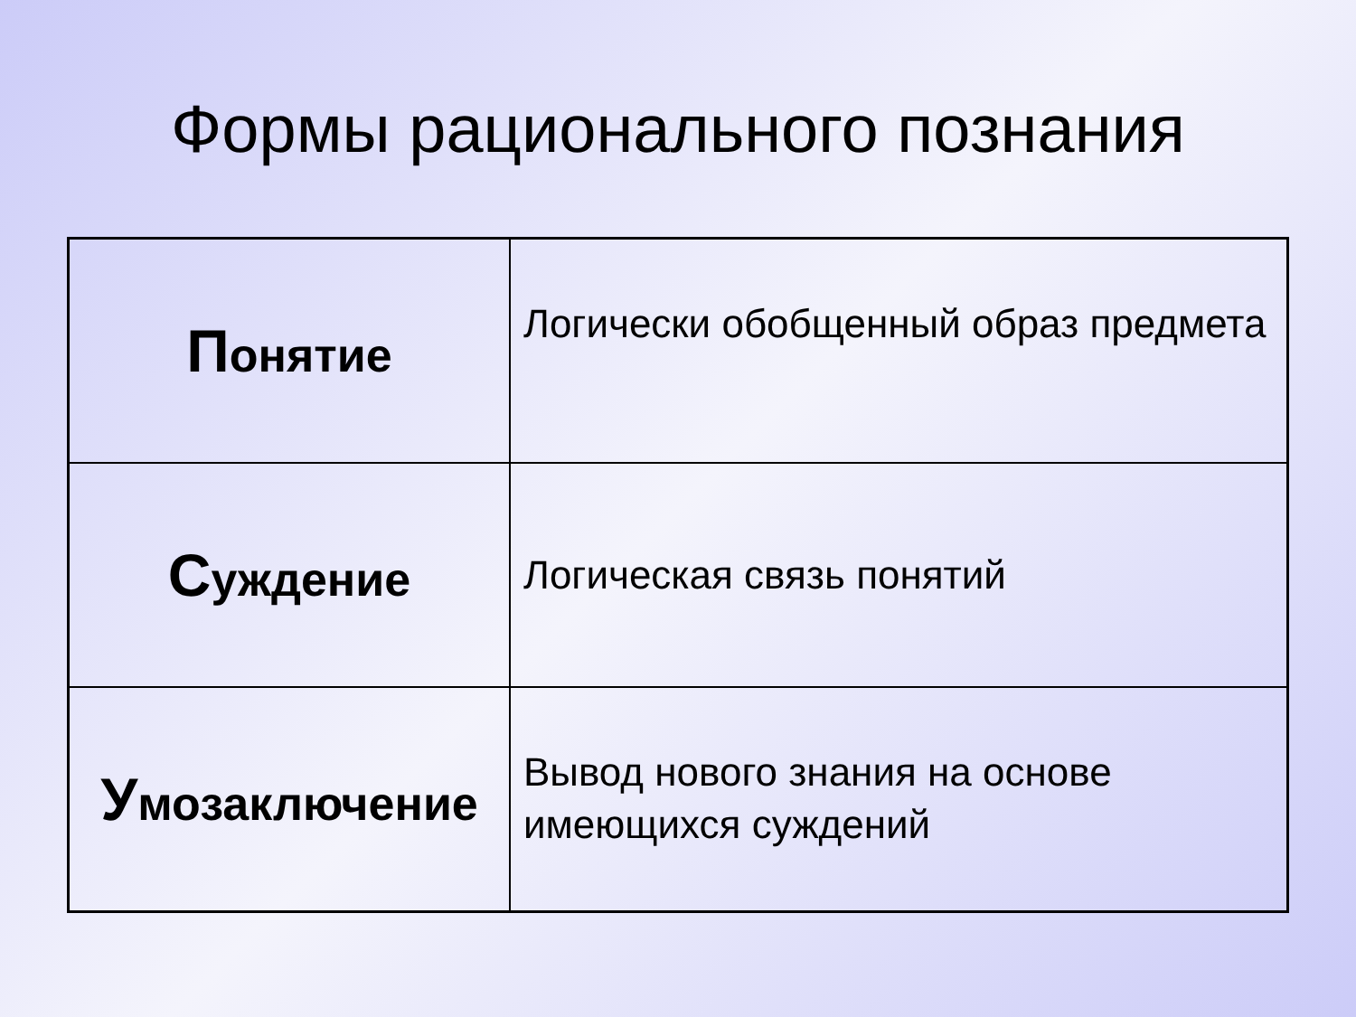Формы рационального познания
| П онятие | Логически обобщенный образ предмета |
| С уждение | Логическая связь понятий |
| У мозаключение | Вывод нового знания на основе имеющихся суждений |